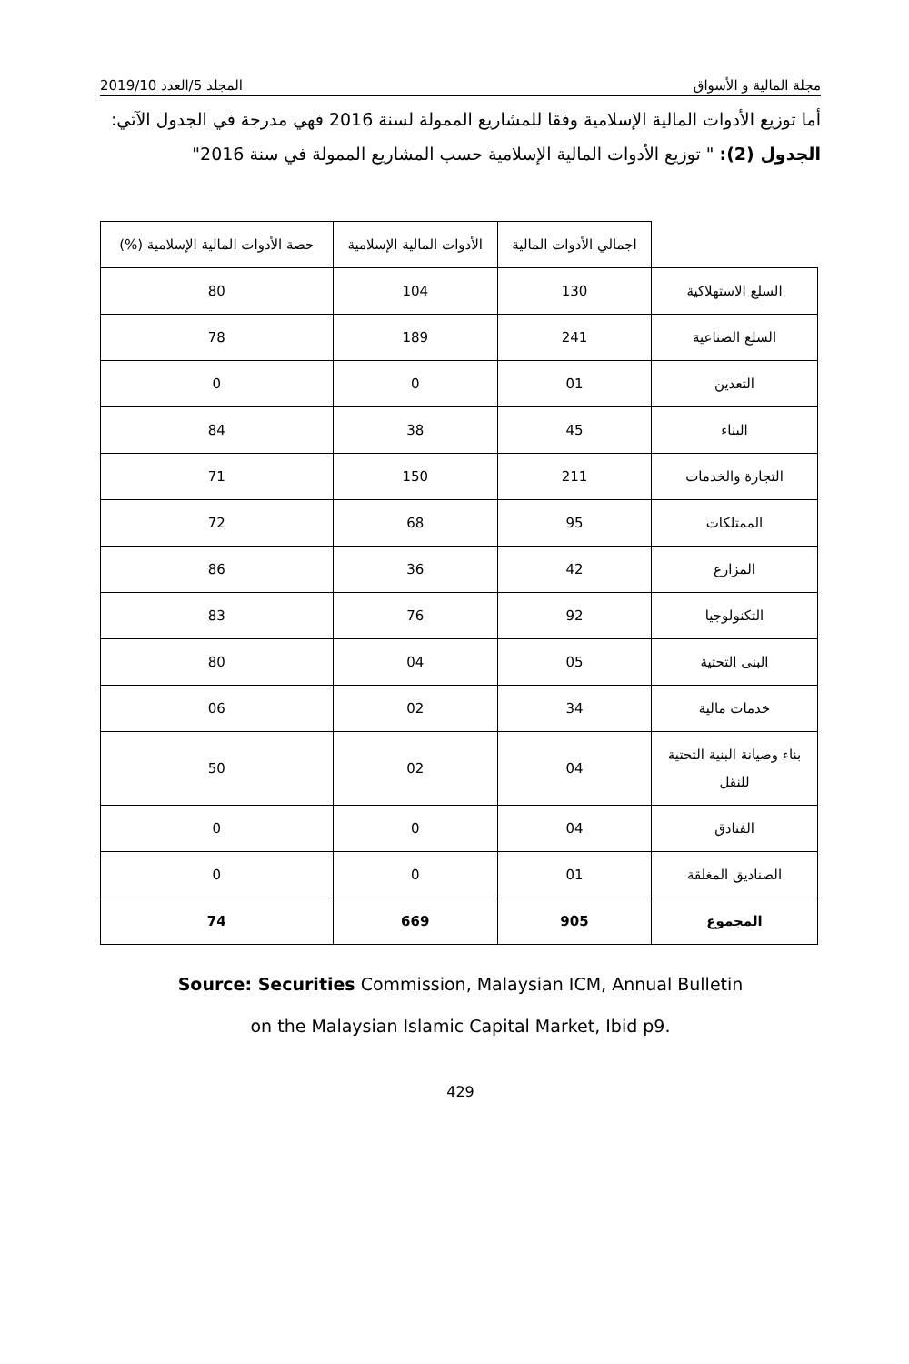مجلة المالية و الأسواق المجلد 5/العدد 2019/10
أما توزيع الأدوات المالية الإسلامية وفقا للمشاريع الممولة لسنة 2016 فهي مدرجة في الجدول الآتي:
الجدول (2): " توزيع الأدوات المالية الإسلامية حسب المشاريع الممولة في سنة 2016"
| | اجمالي الأدوات المالية | الأدوات المالية الإسلامية | حصة الأدوات المالية الإسلامية (%) |
| --- | --- | --- | --- |
| السلع الاستهلاكية | 130 | 104 | 80 |
| السلع الصناعية | 241 | 189 | 78 |
| التعدين | 01 | 0 | 0 |
| البناء | 45 | 38 | 84 |
| التجارة والخدمات | 211 | 150 | 71 |
| الممتلكات | 95 | 68 | 72 |
| المزارع | 42 | 36 | 86 |
| التكنولوجيا | 92 | 76 | 83 |
| البنى التحتية | 05 | 04 | 80 |
| خدمات مالية | 34 | 02 | 06 |
| بناء وصيانة البنية التحتية للنقل | 04 | 02 | 50 |
| الفنادق | 04 | 0 | 0 |
| الصناديق المغلقة | 01 | 0 | 0 |
| المجموع | 905 | 669 | 74 |
Source: Securities Commission, Malaysian ICM, Annual Bulletin
on the Malaysian Islamic Capital Market, Ibid p9.
429